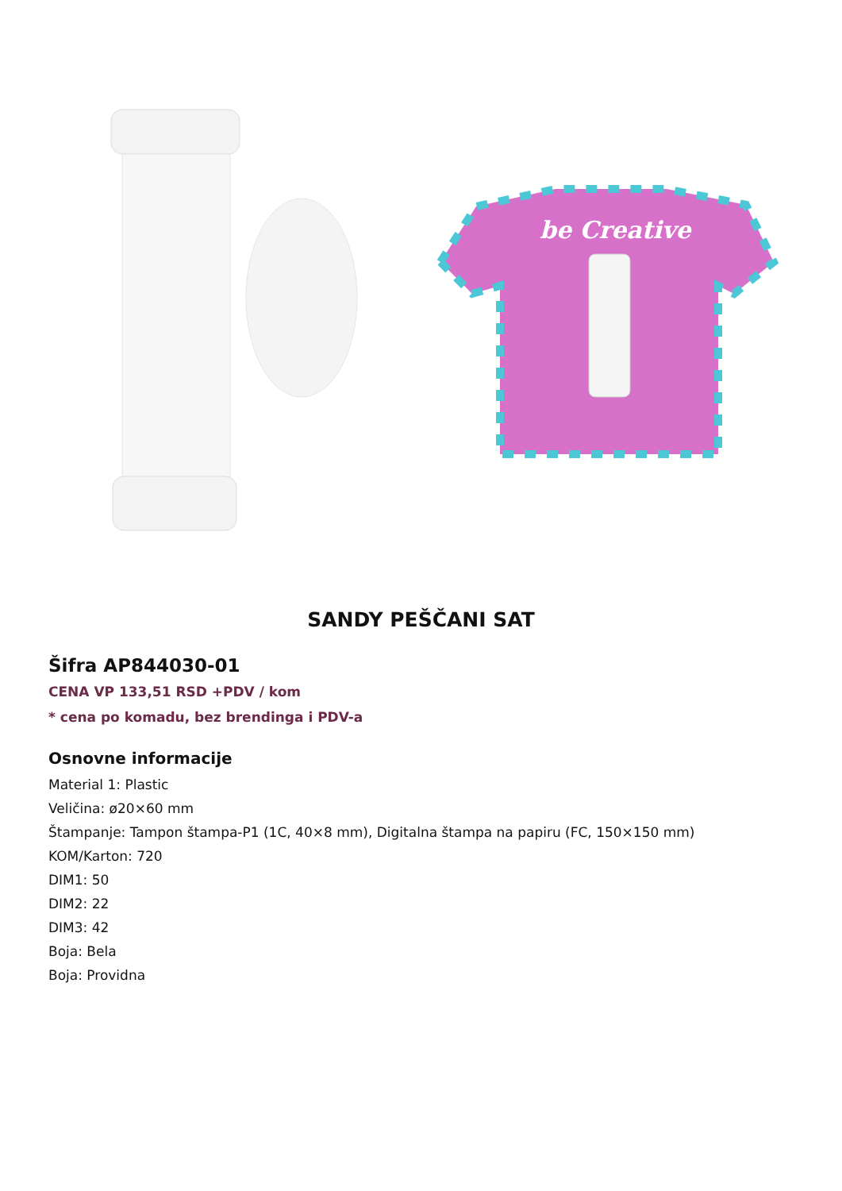be Creative
SANDY PEŠČANI SAT
Šifra AP844030-01
CENA VP 133,51 RSD +PDV / kom
* cena po komadu, bez brendinga i PDV-a
Osnovne informacije
Material 1: Plastic
Veličina: ø20×60 mm
Štampanje: Tampon štampa-P1 (1C, 40×8 mm), Digitalna štampa na papiru (FC, 150×150 mm)
KOM/Karton: 720
DIM1: 50
DIM2: 22
DIM3: 42
Boja: Bela
Boja: Providna